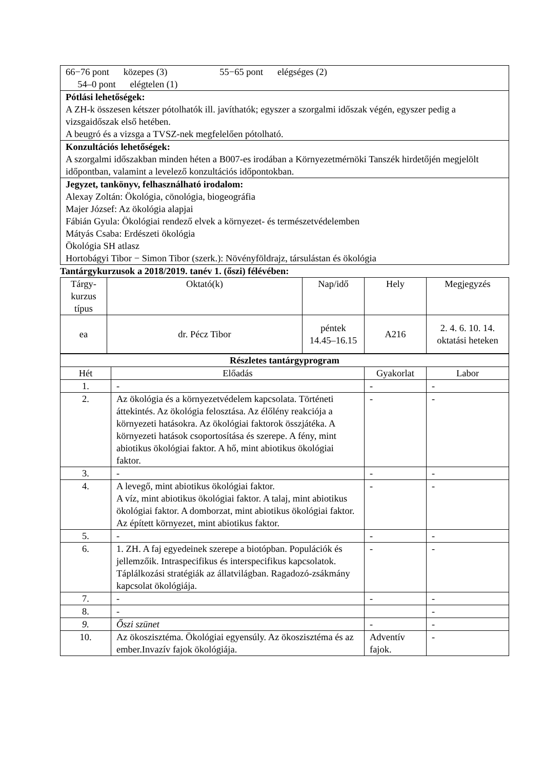| 66−76 pont közepes (3) 55−65 pont elégséges (2) 54–0 pont elégtelen (1) |
| Pótlási lehetőségek: A ZH-k összesen kétszer pótolhatók ill. javíthatók; egyszer a szorgalmi időszak végén, egyszer pedig a vizsgaidőszak első hetében. A beugró és a vizsga a TVSZ-nek megfelelően pótolható. |
| Konzultációs lehetőségek: A szorgalmi időszakban minden héten a B007-es irodában a Környezetmérnöki Tanszék hirdetőjén megjelölt időpontban, valamint a levelező konzultációs időpontokban. |
| Jegyzet, tankönyv, felhasználható irodalom: Alexay Zoltán: Ökológia, cönológia, biogeográfia Majer József: Az ökológia alapjai Fábián Gyula: Ökológiai rendező elvek a környezet- és természetvédelemben Mátyás Csaba: Erdészeti ökológia Ökológia SH atlasz Hortobágyi Tibor − Simon Tibor (szerk.): Növényföldrajz, társulástan és ökológia |
Tantárgykurzusok a 2018/2019. tanév 1. (őszi) félévében:
| Tárgy-kurzus típus | Oktató(k) | Nap/idő | Hely | Megjegyzés |
| --- | --- | --- | --- | --- |
| ea | dr. Pécz Tibor | péntek 14.45–16.15 | A216 | 2. 4. 6. 10. 14. oktatási heteken |
| Részletes tantárgyprogram | | | |
| Hét | Előadás | Gyakorlat | Labor |
| 1. | - | - | - |
| 2. | Az ökológia és a környezetvédelem kapcsolata. Történeti áttekintés. Az ökológia felosztása. Az élőlény reakciója a környezeti hatásokra. Az ökológiai faktorok összjátéka. A környezeti hatások csoportosítása és szerepe. A fény, mint abiotikus ökológiai faktor. A hő, mint abiotikus ökológiai faktor. | - | - |
| 3. | - | - | - |
| 4. | A levegő, mint abiotikus ökológiai faktor. A víz, mint abiotikus ökológiai faktor. A talaj, mint abiotikus ökológiai faktor. A domborzat, mint abiotikus ökológiai faktor. Az épített környezet, mint abiotikus faktor. | - | - |
| 5. | - | - | - |
| 6. | 1. ZH. A faj egyedeinek szerepe a biotópban. Populációk és jellemzőik. Intraspecifikus és interspecifikus kapcsolatok. Táplálkozási stratégiák az állatvilágban. Ragadozó-zsákmány kapcsolat ökológiája. | - | - |
| 7. | - | - | - |
| 8. | - | | - |
| 9. | Őszi szünet | - | - |
| 10. | Az ökoszisztéma. Ökológiai egyensúly. Az ökoszisztéma és az ember.Invazív fajok ökológiája. | Adventív fajok. | - |